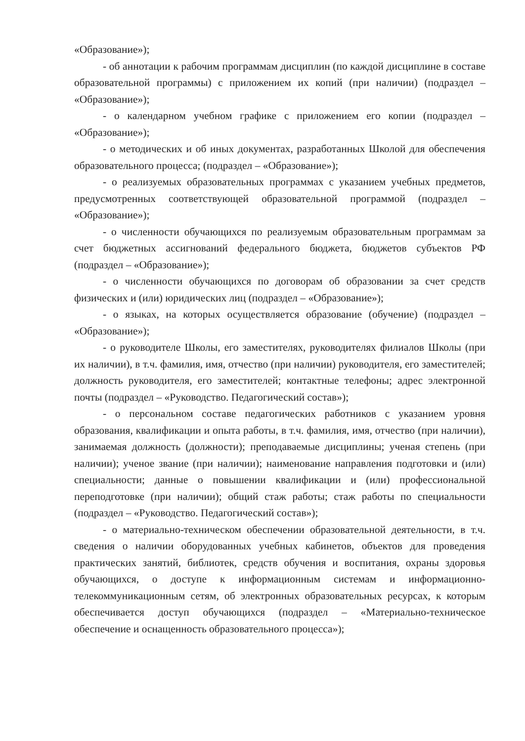«Образование»);
- об аннотации к рабочим программам дисциплин (по каждой дисциплине в составе образовательной программы) с приложением их копий (при наличии) (подраздел – «Образование»);
- о календарном учебном графике с приложением его копии (подраздел – «Образование»);
- о методических и об иных документах, разработанных Школой для обеспечения образовательного процесса; (подраздел – «Образование»);
- о реализуемых образовательных программах с указанием учебных предметов, предусмотренных соответствующей образовательной программой (подраздел – «Образование»);
- о численности обучающихся по реализуемым образовательным программам за счет бюджетных ассигнований федерального бюджета, бюджетов субъектов РФ (подраздел – «Образование»);
- о численности обучающихся по договорам об образовании за счет средств физических и (или) юридических лиц (подраздел – «Образование»);
- о языках, на которых осуществляется образование (обучение) (подраздел – «Образование»);
- о руководителе Школы, его заместителях, руководителях филиалов Школы (при их наличии), в т.ч. фамилия, имя, отчество (при наличии) руководителя, его заместителей; должность руководителя, его заместителей; контактные телефоны; адрес электронной почты (подраздел – «Руководство. Педагогический состав»);
- о персональном составе педагогических работников с указанием уровня образования, квалификации и опыта работы, в т.ч. фамилия, имя, отчество (при наличии), занимаемая должность (должности); преподаваемые дисциплины; ученая степень (при наличии); ученое звание (при наличии); наименование направления подготовки и (или) специальности; данные о повышении квалификации и (или) профессиональной переподготовке (при наличии); общий стаж работы; стаж работы по специальности (подраздел – «Руководство. Педагогический состав»);
- о материально-техническом обеспечении образовательной деятельности, в т.ч. сведения о наличии оборудованных учебных кабинетов, объектов для проведения практических занятий, библиотек, средств обучения и воспитания, охраны здоровья обучающихся, о доступе к информационным системам и информационно-телекоммуникационным сетям, об электронных образовательных ресурсах, к которым обеспечивается доступ обучающихся (подраздел – «Материально-техническое обеспечение и оснащенность образовательного процесса»);